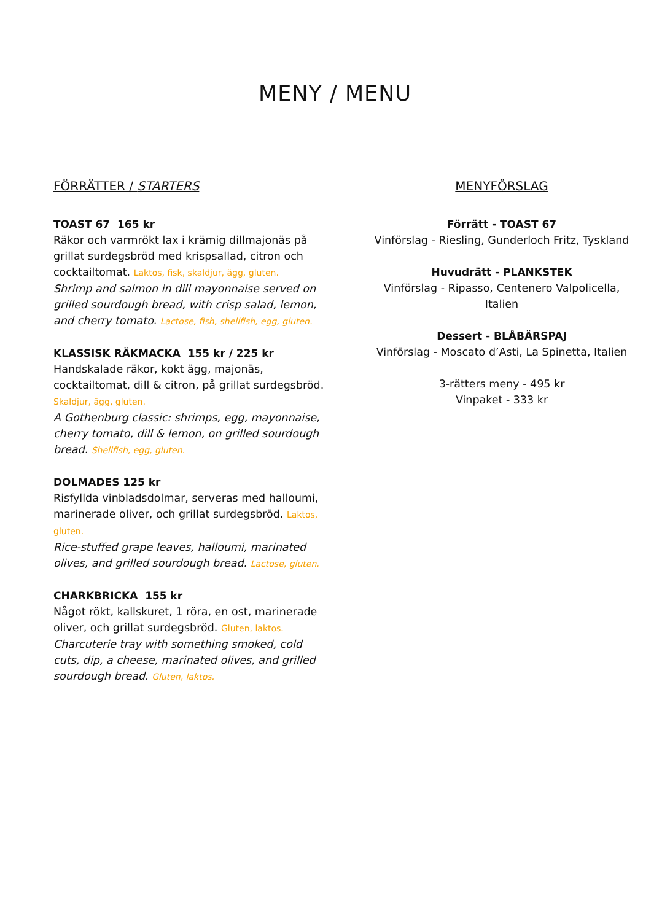MENY / MENU
FÖRRÄTTER / STARTERS
TOAST 67 165 kr
Räkor och varmrökt lax i krämig dillmajonäs på grillat surdegsbröd med krispsallad, citron och cocktailtomat. Laktos, fisk, skaldjur, ägg, gluten.
Shrimp and salmon in dill mayonnaise served on grilled sourdough bread, with crisp salad, lemon, and cherry tomato. Lactose, fish, shellfish, egg, gluten.
KLASSISK RÄKMACKA 155 kr / 225 kr
Handskalade räkor, kokt ägg, majonäs, cocktailtomat, dill & citron, på grillat surdegsbröd. Skaldjur, ägg, gluten.
A Gothenburg classic: shrimps, egg, mayonnaise, cherry tomato, dill & lemon, on grilled sourdough bread. Shellfish, egg, gluten.
DOLMADES 125 kr
Risfyllda vinbladsdolmar, serveras med halloumi, marinerade oliver, och grillat surdegsbröd. Laktos, gluten.
Rice-stuffed grape leaves, halloumi, marinated olives, and grilled sourdough bread. Lactose, gluten.
CHARKBRICKA 155 kr
Något rökt, kallskuret, 1 röra, en ost, marinerade oliver, och grillat surdegsbröd. Gluten, laktos.
Charcuterie tray with something smoked, cold cuts, dip, a cheese, marinated olives, and grilled sourdough bread. Gluten, laktos.
MENYFÖRSLAG
Förrätt - TOAST 67
Vinförslag - Riesling, Gunderloch Fritz, Tyskland
Huvudrätt - PLANKSTEK
Vinförslag - Ripasso, Centenero Valpolicella, Italien
Dessert - BLÅBÄRSPAJ
Vinförslag - Moscato d’Asti, La Spinetta, Italien
3-rätters meny - 495 kr
Vinpaket - 333 kr